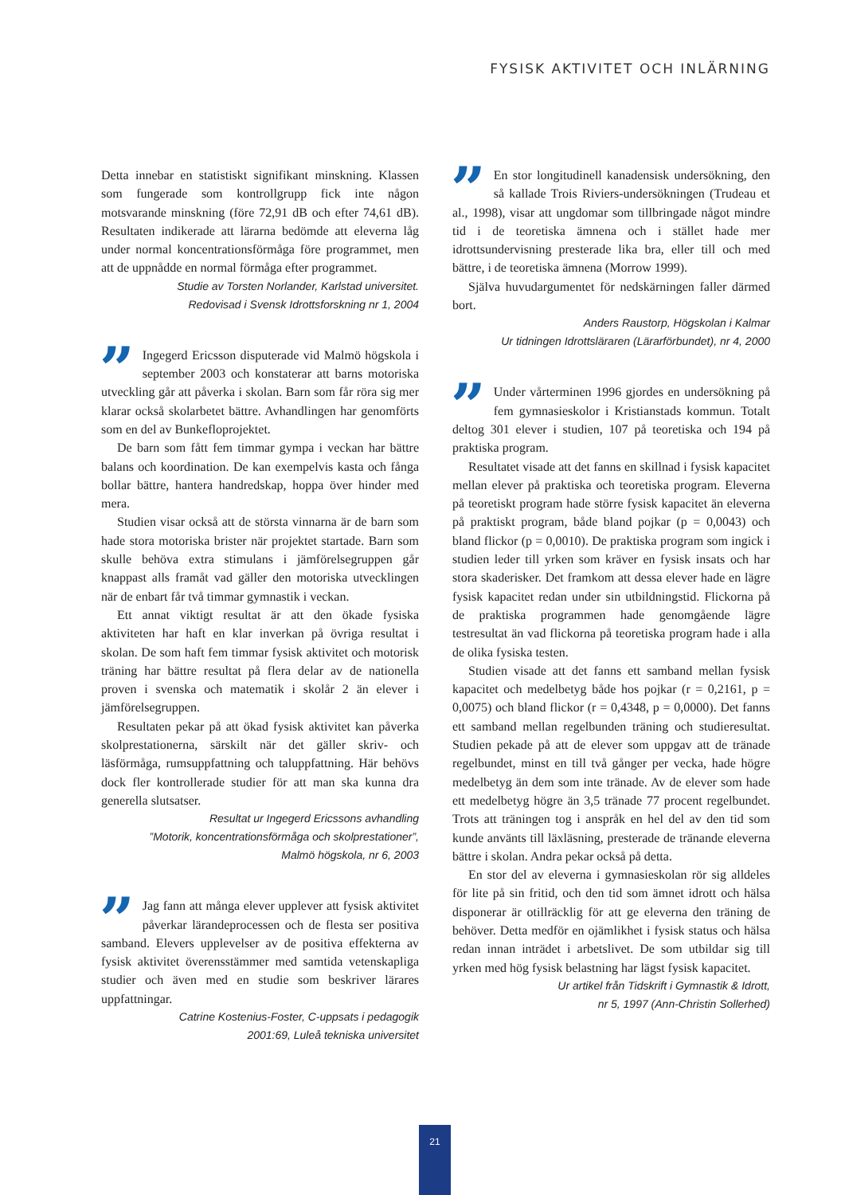FYSISK AKTIVITET OCH INLÄRNING
Detta innebar en statistiskt signifikant minskning. Klassen som fungerade som kontrollgrupp fick inte någon motsvarande minskning (före 72,91 dB och efter 74,61 dB). Resultaten indikerade att lärarna bedömde att eleverna låg under normal koncentrationsförmåga före programmet, men att de uppnådde en normal förmåga efter programmet.
Studie av Torsten Norlander, Karlstad universitet.
Redovisad i Svensk Idrottsforskning nr 1, 2004
” Ingegerd Ericsson disputerade vid Malmö högskola i september 2003 och konstaterar att barns motoriska utveckling går att påverka i skolan. Barn som får röra sig mer klarar också skolarbetet bättre. Avhandlingen har genomförts som en del av Bunkefloprojektet.
De barn som fått fem timmar gympa i veckan har bättre balans och koordination. De kan exempelvis kasta och fånga bollar bättre, hantera handredskap, hoppa över hinder med mera.
Studien visar också att de största vinnarna är de barn som hade stora motoriska brister när projektet startade. Barn som skulle behöva extra stimulans i jämförelsegruppen går knappast alls framåt vad gäller den motoriska utvecklingen när de enbart får två timmar gymnastik i veckan.
Ett annat viktigt resultat är att den ökade fysiska aktiviteten har haft en klar inverkan på övriga resultat i skolan. De som haft fem timmar fysisk aktivitet och motorisk träning har bättre resultat på flera delar av de nationella proven i svenska och matematik i skolår 2 än elever i jämförelsegruppen.
Resultaten pekar på att ökad fysisk aktivitet kan påverka skolprestationerna, särskilt när det gäller skriv- och läsförmåga, rumsuppfattning och taluppfattning. Här behövs dock fler kontrollerade studier för att man ska kunna dra generella slutsatser.
Resultat ur Ingegerd Ericssons avhandling
”Motorik, koncentrationsförmåga och skolprestationer”,
Malmö högskola, nr 6, 2003
” Jag fann att många elever upplever att fysisk aktivitet påverkar lärandeprocessen och de flesta ser positiva samband. Elevers upplevelser av de positiva effekterna av fysisk aktivitet överensstämmer med samtida vetenskapliga studier och även med en studie som beskriver lärares uppfattningar.
Catrine Kostenius-Foster, C-uppsats i pedagogik
2001:69, Luleå tekniska universitet
” En stor longitudinell kanadensisk undersökning, den så kallade Trois Riviers-undersökningen (Trudeau et al., 1998), visar att ungdomar som tillbringade något mindre tid i de teoretiska ämnena och i stället hade mer idrottsundervisning presterade lika bra, eller till och med bättre, i de teoretiska ämnena (Morrow 1999).
Själva huvudargumentet för nedskärningen faller därmed bort.
Anders Raustorp, Högskolan i Kalmar
Ur tidningen Idrottsläraren (Lärarförbundet), nr 4, 2000
” Under vårterminen 1996 gjordes en undersökning på fem gymnasieskolor i Kristianstads kommun. Totalt deltog 301 elever i studien, 107 på teoretiska och 194 på praktiska program.
Resultatet visade att det fanns en skillnad i fysisk kapacitet mellan elever på praktiska och teoretiska program. Eleverna på teoretiskt program hade större fysisk kapacitet än eleverna på praktiskt program, både bland pojkar (p = 0,0043) och bland flickor (p = 0,0010). De praktiska program som ingick i studien leder till yrken som kräver en fysisk insats och har stora skaderisker. Det framkom att dessa elever hade en lägre fysisk kapacitet redan under sin utbildningstid. Flickorna på de praktiska programmen hade genomgående lägre testresultat än vad flickorna på teoretiska program hade i alla de olika fysiska testen.
Studien visade att det fanns ett samband mellan fysisk kapacitet och medelbetyg både hos pojkar (r = 0,2161, p = 0,0075) och bland flickor (r = 0,4348, p = 0,0000). Det fanns ett samband mellan regelbunden träning och studieresultat. Studien pekade på att de elever som uppgav att de tränade regelbundet, minst en till två gånger per vecka, hade högre medelbetyg än dem som inte tränade. Av de elever som hade ett medelbetyg högre än 3,5 tränade 77 procent regelbundet. Trots att träningen tog i anspråk en hel del av den tid som kunde använts till läxläsning, presterade de tränande eleverna bättre i skolan. Andra pekar också på detta.
En stor del av eleverna i gymnasieskolan rör sig alldeles för lite på sin fritid, och den tid som ämnet idrott och hälsa disponerar är otillräcklig för att ge eleverna den träning de behöver. Detta medför en ojämlikhet i fysisk status och hälsa redan innan inträdet i arbetslivet. De som utbildar sig till yrken med hög fysisk belastning har lägst fysisk kapacitet.
Ur artikel från Tidskrift i Gymnastik & Idrott,
nr 5, 1997 (Ann-Christin Sollerhed)
21